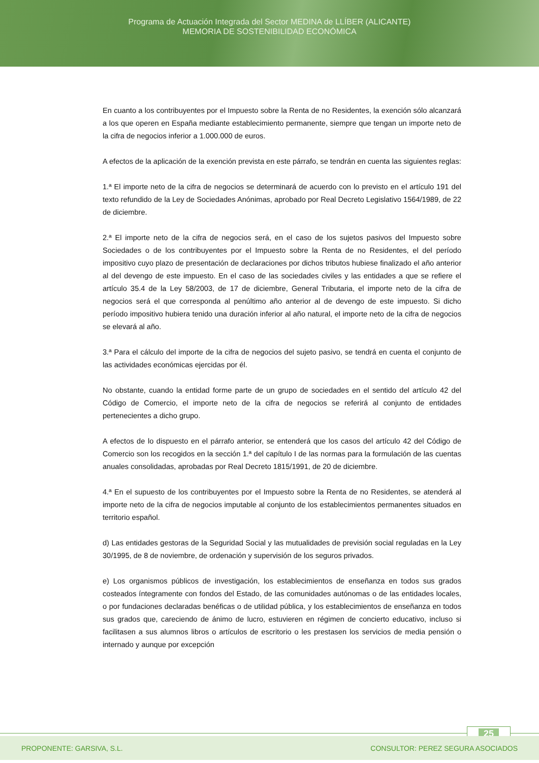Programa de Actuación Integrada del Sector MEDINA de LLÍBER (ALICANTE)
MEMORIA DE SOSTENIBILIDAD ECONÓMICA
En cuanto a los contribuyentes por el Impuesto sobre la Renta de no Residentes, la exención sólo alcanzará a los que operen en España mediante establecimiento permanente, siempre que tengan un importe neto de la cifra de negocios inferior a 1.000.000 de euros.
A efectos de la aplicación de la exención prevista en este párrafo, se tendrán en cuenta las siguientes reglas:
1.ª El importe neto de la cifra de negocios se determinará de acuerdo con lo previsto en el artículo 191 del texto refundido de la Ley de Sociedades Anónimas, aprobado por Real Decreto Legislativo 1564/1989, de 22 de diciembre.
2.ª El importe neto de la cifra de negocios será, en el caso de los sujetos pasivos del Impuesto sobre Sociedades o de los contribuyentes por el Impuesto sobre la Renta de no Residentes, el del período impositivo cuyo plazo de presentación de declaraciones por dichos tributos hubiese finalizado el año anterior al del devengo de este impuesto. En el caso de las sociedades civiles y las entidades a que se refiere el artículo 35.4 de la Ley 58/2003, de 17 de diciembre, General Tributaria, el importe neto de la cifra de negocios será el que corresponda al penúltimo año anterior al de devengo de este impuesto. Si dicho período impositivo hubiera tenido una duración inferior al año natural, el importe neto de la cifra de negocios se elevará al año.
3.ª Para el cálculo del importe de la cifra de negocios del sujeto pasivo, se tendrá en cuenta el conjunto de las actividades económicas ejercidas por él.
No obstante, cuando la entidad forme parte de un grupo de sociedades en el sentido del artículo 42 del Código de Comercio, el importe neto de la cifra de negocios se referirá al conjunto de entidades pertenecientes a dicho grupo.
A efectos de lo dispuesto en el párrafo anterior, se entenderá que los casos del artículo 42 del Código de Comercio son los recogidos en la sección 1.ª del capítulo I de las normas para la formulación de las cuentas anuales consolidadas, aprobadas por Real Decreto 1815/1991, de 20 de diciembre.
4.ª En el supuesto de los contribuyentes por el Impuesto sobre la Renta de no Residentes, se atenderá al importe neto de la cifra de negocios imputable al conjunto de los establecimientos permanentes situados en territorio español.
d) Las entidades gestoras de la Seguridad Social y las mutualidades de previsión social reguladas en la Ley 30/1995, de 8 de noviembre, de ordenación y supervisión de los seguros privados.
e) Los organismos públicos de investigación, los establecimientos de enseñanza en todos sus grados costeados íntegramente con fondos del Estado, de las comunidades autónomas o de las entidades locales, o por fundaciones declaradas benéficas o de utilidad pública, y los establecimientos de enseñanza en todos sus grados que, careciendo de ánimo de lucro, estuvieren en régimen de concierto educativo, incluso si facilitasen a sus alumnos libros o artículos de escritorio o les prestasen los servicios de media pensión o internado y aunque por excepción
25
PROPONENTE: GARSIVA, S.L. CONSULTOR: PEREZ SEGURA ASOCIADOS